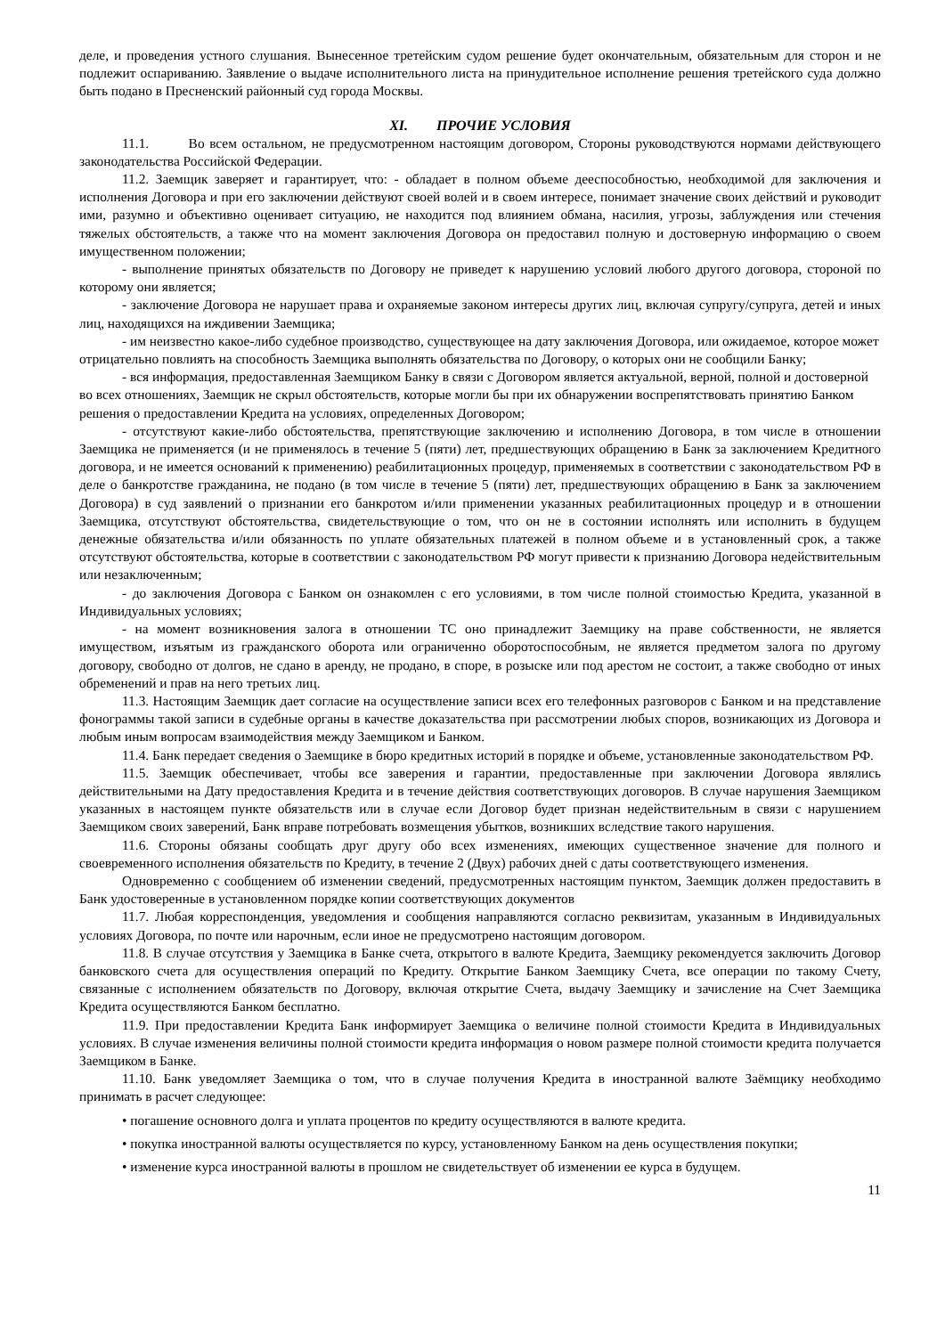деле, и проведения устного слушания. Вынесенное третейским судом решение будет окончательным, обязательным для сторон и не подлежит оспариванию. Заявление о выдаче исполнительного листа на принудительное исполнение решения третейского суда должно быть подано в Пресненский районный суд города Москвы.
XI. ПРОЧИЕ УСЛОВИЯ
11.1. Во всем остальном, не предусмотренном настоящим договором, Стороны руководствуются нормами действующего законодательства Российской Федерации.
11.2. Заемщик заверяет и гарантирует, что: - обладает в полном объеме дееспособностью, необходимой для заключения и исполнения Договора и при его заключении действуют своей волей и в своем интересе, понимает значение своих действий и руководит ими, разумно и объективно оценивает ситуацию, не находится под влиянием обмана, насилия, угрозы, заблуждения или стечения тяжелых обстоятельств, а также что на момент заключения Договора он предоставил полную и достоверную информацию о своем имущественном положении;
- выполнение принятых обязательств по Договору не приведет к нарушению условий любого другого договора, стороной по которому они является;
- заключение Договора не нарушает права и охраняемые законом интересы других лиц, включая супругу/супруга, детей и иных лиц, находящихся на иждивении Заемщика;
- им неизвестно какое-либо судебное производство, существующее на дату заключения Договора, или ожидаемое, которое может отрицательно повлиять на способность Заемщика выполнять обязательства по Договору, о которых они не сообщили Банку;
- вся информация, предоставленная Заемщиком Банку в связи с Договором является актуальной, верной, полной и достоверной во всех отношениях, Заемщик не скрыл обстоятельств, которые могли бы при их обнаружении воспрепятствовать принятию Банком решения о предоставлении Кредита на условиях, определенных Договором;
- отсутствуют какие-либо обстоятельства, препятствующие заключению и исполнению Договора, в том числе в отношении Заемщика не применяется (и не применялось в течение 5 (пяти) лет, предшествующих обращению в Банк за заключением Кредитного договора, и не имеется оснований к применению) реабилитационных процедур, применяемых в соответствии с законодательством РФ в деле о банкротстве гражданина, не подано (в том числе в течение 5 (пяти) лет, предшествующих обращению в Банк за заключением Договора) в суд заявлений о признании его банкротом и/или применении указанных реабилитационных процедур и в отношении Заемщика, отсутствуют обстоятельства, свидетельствующие о том, что он не в состоянии исполнять или исполнить в будущем денежные обязательства и/или обязанность по уплате обязательных платежей в полном объеме и в установленный срок, а также отсутствуют обстоятельства, которые в соответствии с законодательством РФ могут привести к признанию Договора недействительным или незаключенным;
- до заключения Договора с Банком он ознакомлен с его условиями, в том числе полной стоимостью Кредита, указанной в Индивидуальных условиях;
- на момент возникновения залога в отношении ТС оно принадлежит Заемщику на праве собственности, не является имуществом, изъятым из гражданского оборота или ограниченно оборотоспособным, не является предметом залога по другому договору, свободно от долгов, не сдано в аренду, не продано, в споре, в розыске или под арестом не состоит, а также свободно от иных обременений и прав на него третьих лиц.
11.3. Настоящим Заемщик дает согласие на осуществление записи всех его телефонных разговоров с Банком и на представление фонограммы такой записи в судебные органы в качестве доказательства при рассмотрении любых споров, возникающих из Договора и любым иным вопросам взаимодействия между Заемщиком и Банком.
11.4. Банк передает сведения о Заемщике в бюро кредитных историй в порядке и объеме, установленные законодательством РФ.
11.5. Заемщик обеспечивает, чтобы все заверения и гарантии, предоставленные при заключении Договора являлись действительными на Дату предоставления Кредита и в течение действия соответствующих договоров. В случае нарушения Заемщиком указанных в настоящем пункте обязательств или в случае если Договор будет признан недействительным в связи с нарушением Заемщиком своих заверений, Банк вправе потребовать возмещения убытков, возникших вследствие такого нарушения.
11.6. Стороны обязаны сообщать друг другу обо всех изменениях, имеющих существенное значение для полного и своевременного исполнения обязательств по Кредиту, в течение 2 (Двух) рабочих дней с даты соответствующего изменения.
Одновременно с сообщением об изменении сведений, предусмотренных настоящим пунктом, Заемщик должен предоставить в Банк удостоверенные в установленном порядке копии соответствующих документов
11.7. Любая корреспонденция, уведомления и сообщения направляются согласно реквизитам, указанным в Индивидуальных условиях Договора, по почте или нарочным, если иное не предусмотрено настоящим договором.
11.8. В случае отсутствия у Заемщика в Банке счета, открытого в валюте Кредита, Заемщику рекомендуется заключить Договор банковского счета для осуществления операций по Кредиту. Открытие Банком Заемщику Счета, все операции по такому Счету, связанные с исполнением обязательств по Договору, включая открытие Счета, выдачу Заемщику и зачисление на Счет Заемщика Кредита осуществляются Банком бесплатно.
11.9. При предоставлении Кредита Банк информирует Заемщика о величине полной стоимости Кредита в Индивидуальных условиях. В случае изменения величины полной стоимости кредита информация о новом размере полной стоимости кредита получается Заемщиком в Банке.
11.10. Банк уведомляет Заемщика о том, что в случае получения Кредита в иностранной валюте Заёмщику необходимо принимать в расчет следующее:
• погашение основного долга и уплата процентов по кредиту осуществляются в валюте кредита.
• покупка иностранной валюты осуществляется по курсу, установленному Банком на день осуществления покупки;
• изменение курса иностранной валюты в прошлом не свидетельствует об изменении ее курса в будущем.
11